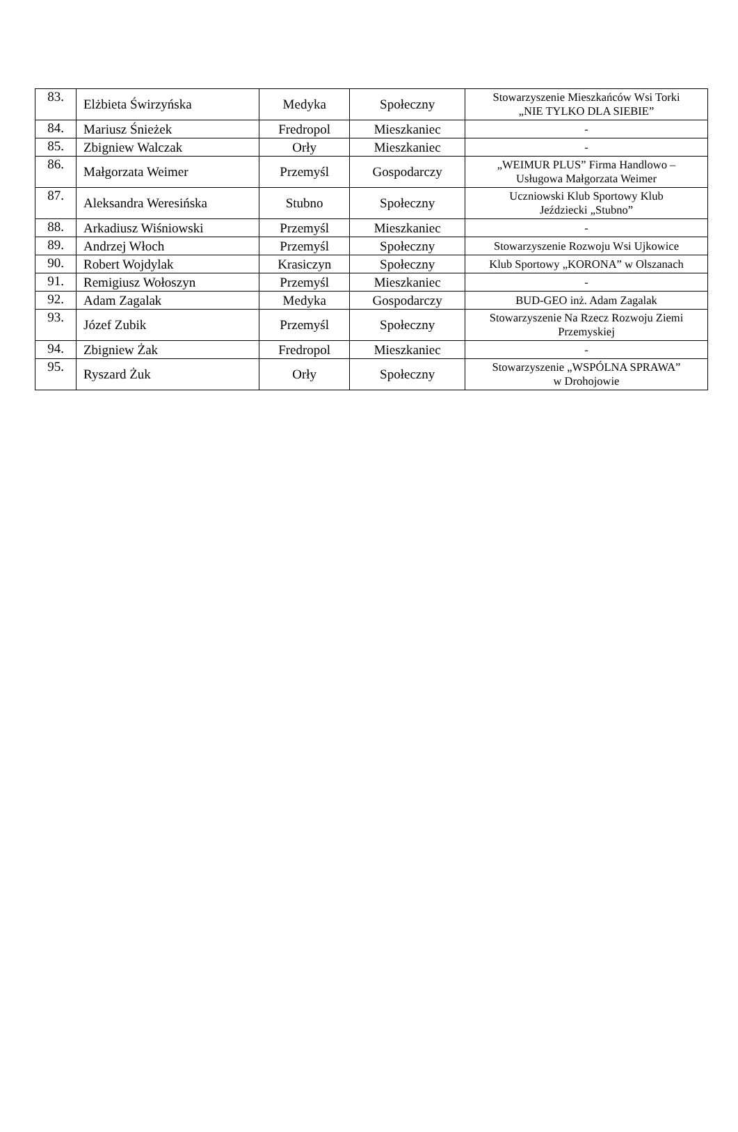| 83. | Elżbieta Świrzyńska | Medyka | Społeczny | Stowarzyszenie Mieszkańców Wsi Torki „NIE TYLKO DLA SIEBIE” |
| 84. | Mariusz Śnieżek | Fredropol | Mieszkaniec | - |
| 85. | Zbigniew Walczak | Orły | Mieszkaniec | - |
| 86. | Małgorzata Weimer | Przemyśl | Gospodarczy | „WEIMUR PLUS” Firma Handlowo – Usługowa Małgorzata Weimer |
| 87. | Aleksandra Weresińska | Stubno | Społeczny | Uczniowski Klub Sportowy Klub Jeździecki „Stubno” |
| 88. | Arkadiusz Wiśniowski | Przemyśl | Mieszkaniec | - |
| 89. | Andrzej Włoch | Przemyśl | Społeczny | Stowarzyszenie Rozwoju Wsi Ujkowice |
| 90. | Robert Wojdylak | Krasiczyn | Społeczny | Klub Sportowy „KORONA” w Olszanach |
| 91. | Remigiusz Wołoszyn | Przemyśl | Mieszkaniec | - |
| 92. | Adam Zagalak | Medyka | Gospodarczy | BUD-GEO inż. Adam Zagalak |
| 93. | Józef Zubik | Przemyśl | Społeczny | Stowarzyszenie Na Rzecz Rozwoju Ziemi Przemyskiej |
| 94. | Zbigniew Żak | Fredropol | Mieszkaniec | - |
| 95. | Ryszard Żuk | Orły | Społeczny | Stowarzyszenie „WSPÓLNA SPRAWA” w Drohojowie |